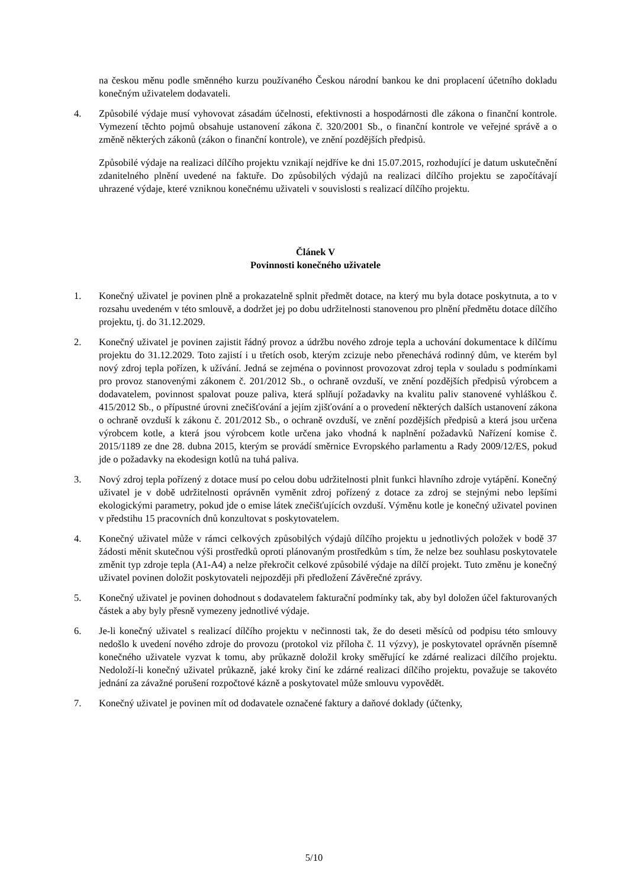na českou měnu podle směnného kurzu používaného Českou národní bankou ke dni proplacení účetního dokladu konečným uživatelem dodavateli.
4. Způsobilé výdaje musí vyhovovat zásadám účelnosti, efektivnosti a hospodárnosti dle zákona o finanční kontrole. Vymezení těchto pojmů obsahuje ustanovení zákona č. 320/2001 Sb., o finanční kontrole ve veřejné správě a o změně některých zákonů (zákon o finanční kontrole), ve znění pozdějších předpisů.
Způsobilé výdaje na realizaci dílčího projektu vznikají nejdříve ke dni 15.07.2015, rozhodující je datum uskutečnění zdanitelného plnění uvedené na faktuře. Do způsobilých výdajů na realizaci dílčího projektu se započítávají uhrazené výdaje, které vzniknou konečnému uživateli v souvislosti s realizací dílčího projektu.
Článek V
Povinnosti konečného uživatele
1. Konečný uživatel je povinen plně a prokazatelně splnit předmět dotace, na který mu byla dotace poskytnuta, a to v rozsahu uvedeném v této smlouvě, a dodržet jej po dobu udržitelnosti stanovenou pro plnění předmětu dotace dílčího projektu, tj. do 31.12.2029.
2. Konečný uživatel je povinen zajistit řádný provoz a údržbu nového zdroje tepla a uchování dokumentace k dílčímu projektu do 31.12.2029. Toto zajistí i u třetích osob, kterým zcizuje nebo přenechává rodinný dům, ve kterém byl nový zdroj tepla pořízen, k užívání. Jedná se zejména o povinnost provozovat zdroj tepla v souladu s podmínkami pro provoz stanovenými zákonem č. 201/2012 Sb., o ochraně ovzduší, ve znění pozdějších předpisů výrobcem a dodavatelem, povinnost spalovat pouze paliva, která splňují požadavky na kvalitu paliv stanovené vyhláškou č. 415/2012 Sb., o přípustné úrovni znečišťování a jejím zjišťování a o provedení některých dalších ustanovení zákona o ochraně ovzduší k zákonu č. 201/2012 Sb., o ochraně ovzduší, ve znění pozdějších předpisů a která jsou určena výrobcem kotle, a která jsou výrobcem kotle určena jako vhodná k naplnění požadavků Nařízení komise č. 2015/1189 ze dne 28. dubna 2015, kterým se provádí směrnice Evropského parlamentu a Rady 2009/12/ES, pokud jde o požadavky na ekodesign kotlů na tuhá paliva.
3. Nový zdroj tepla pořízený z dotace musí po celou dobu udržitelnosti plnit funkci hlavního zdroje vytápění. Konečný uživatel je v době udržitelnosti oprávněn vyměnit zdroj pořízený z dotace za zdroj se stejnými nebo lepšími ekologickými parametry, pokud jde o emise látek znečišťujících ovzduší. Výměnu kotle je konečný uživatel povinen v předstihu 15 pracovních dnů konzultovat s poskytovatelem.
4. Konečný uživatel může v rámci celkových způsobilých výdajů dílčího projektu u jednotlivých položek v bodě 37 žádosti měnit skutečnou výši prostředků oproti plánovaným prostředkům s tím, že nelze bez souhlasu poskytovatele změnit typ zdroje tepla (A1-A4) a nelze překročit celkové způsobilé výdaje na dílčí projekt. Tuto změnu je konečný uživatel povinen doložit poskytovateli nejpozději při předložení Závěrečné zprávy.
5. Konečný uživatel je povinen dohodnout s dodavatelem fakturační podmínky tak, aby byl doložen účel fakturovaných částek a aby byly přesně vymezeny jednotlivé výdaje.
6. Je-li konečný uživatel s realizací dílčího projektu v nečinnosti tak, že do deseti měsíců od podpisu této smlouvy nedošlo k uvedení nového zdroje do provozu (protokol viz příloha č. 11 výzvy), je poskytovatel oprávněn písemně konečného uživatele vyzvat k tomu, aby průkazně doložil kroky směřující ke zdárné realizaci dílčího projektu. Nedoloží-li konečný uživatel průkazně, jaké kroky činí ke zdárné realizaci dílčího projektu, považuje se takovéto jednání za závažné porušení rozpočtové kázně a poskytovatel může smlouvu vypovědět.
7. Konečný uživatel je povinen mít od dodavatele označené faktury a daňové doklady (účtenky,
5/10